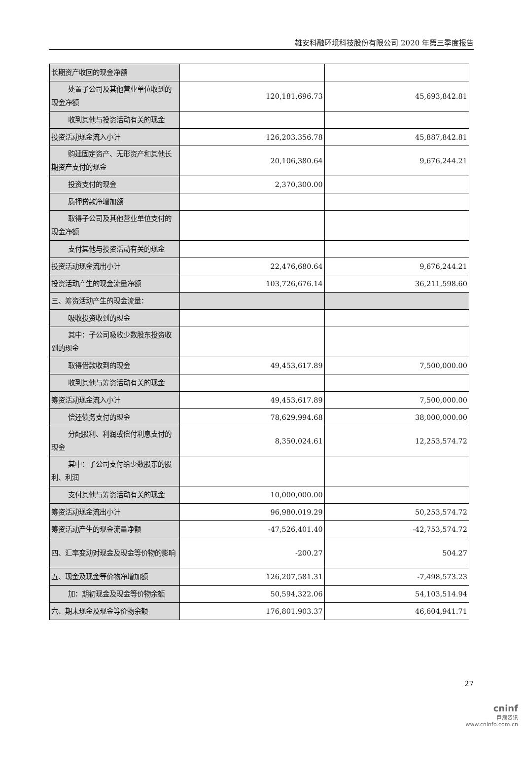雄安科融环境科技股份有限公司 2020 年第三季度报告
| 长期资产收回的现金净额 | | |
| 处置子公司及其他营业单位收到 的现金净额 | 120,181,696.73 | 45,693,842.81 |
| 收到其他与投资活动有关的现金 | | |
| 投资活动现金流入小计 | 126,203,356.78 | 45,887,842.81 |
| 购建固定资产、无形资产和其他 长期资产支付的现金 | 20,106,380.64 | 9,676,244.21 |
| 投资支付的现金 | 2,370,300.00 | |
| 质押贷款净增加额 | | |
| 取得子公司及其他营业单位支付 的现金净额 | | |
| 支付其他与投资活动有关的现金 | | |
| 投资活动现金流出小计 | 22,476,680.64 | 9,676,244.21 |
| 投资活动产生的现金流量净额 | 103,726,676.14 | 36,211,598.60 |
| 三、筹资活动产生的现金流量： | | |
| 吸收投资收到的现金 | | |
| 其中：子公司吸收少数股东投资 收到的现金 | | |
| 取得借款收到的现金 | 49,453,617.89 | 7,500,000.00 |
| 收到其他与筹资活动有关的现金 | | |
| 筹资活动现金流入小计 | 49,453,617.89 | 7,500,000.00 |
| 偿还债务支付的现金 | 78,629,994.68 | 38,000,000.00 |
| 分配股利、利润或偿付利息支付 的现金 | 8,350,024.61 | 12,253,574.72 |
| 其中：子公司支付给少数股东的 股利、利润 | | |
| 支付其他与筹资活动有关的现金 | 10,000,000.00 | |
| 筹资活动现金流出小计 | 96,980,019.29 | 50,253,574.72 |
| 筹资活动产生的现金流量净额 | -47,526,401.40 | -42,753,574.72 |
| 四、汇率变动对现金及现金等价物的影响 | -200.27 | 504.27 |
| 五、现金及现金等价物净增加额 | 126,207,581.31 | -7,498,573.23 |
| 加：期初现金及现金等价物余额 | 50,594,322.06 | 54,103,514.94 |
| 六、期末现金及现金等价物余额 | 176,801,903.37 | 46,604,941.71 |
27
cninf
巨潮资讯
www.cninfo.com.cn